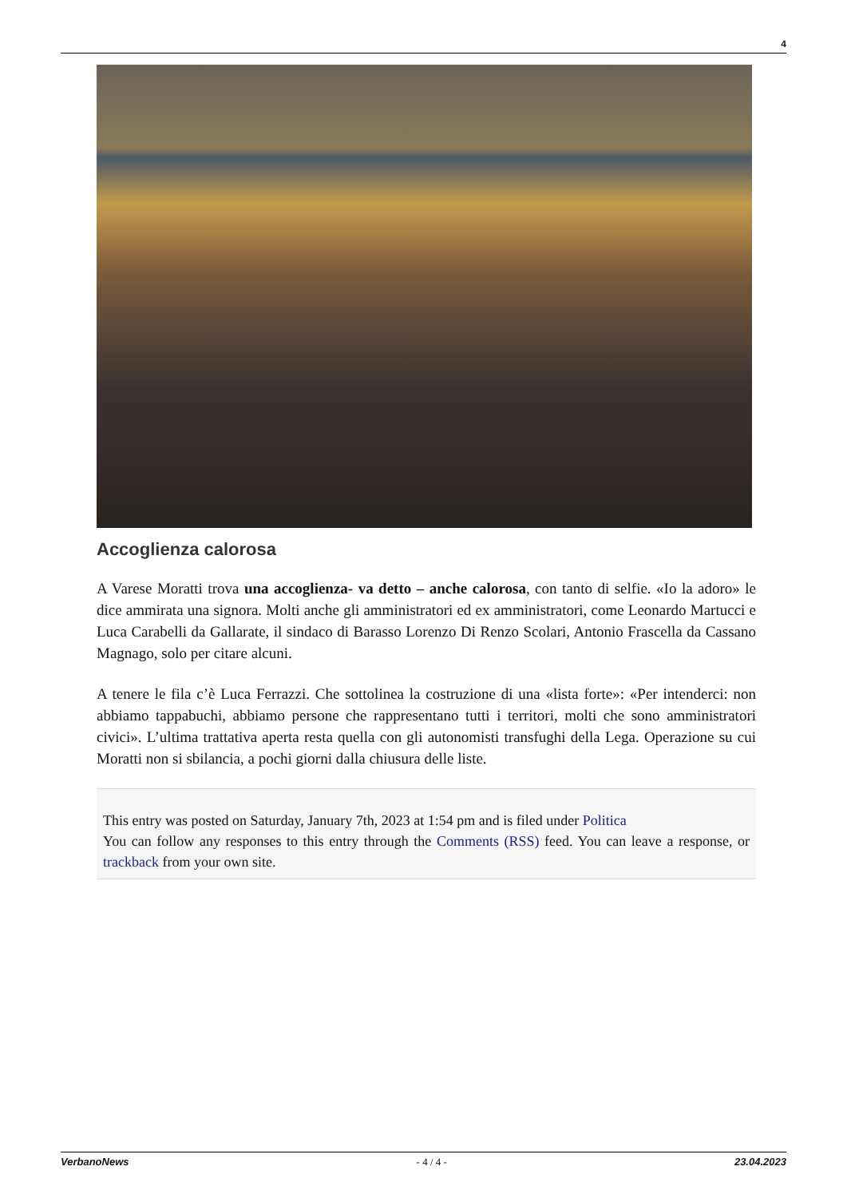4
Accoglienza calorosa
A Varese Moratti trova una accoglienza- va detto – anche calorosa, con tanto di selfie. «Io la adoro» le dice ammirata una signora. Molti anche gli amministratori ed ex amministratori, come Leonardo Martucci e Luca Carabelli da Gallarate, il sindaco di Barasso Lorenzo Di Renzo Scolari, Antonio Frascella da Cassano Magnago, solo per citare alcuni.
A tenere le fila c’è Luca Ferrazzi. Che sottolinea la costruzione di una «lista forte»: «Per intenderci: non abbiamo tappabuchi, abbiamo persone che rappresentano tutti i territori, molti che sono amministratori civici». L’ultima trattativa aperta resta quella con gli autonomisti transfughi della Lega. Operazione su cui Moratti non si sbilancia, a pochi giorni dalla chiusura delle liste.
This entry was posted on Saturday, January 7th, 2023 at 1:54 pm and is filed under Politica
You can follow any responses to this entry through the Comments (RSS) feed. You can leave a response, or trackback from your own site.
VerbanoNews - 4 / 4 - 23.04.2023